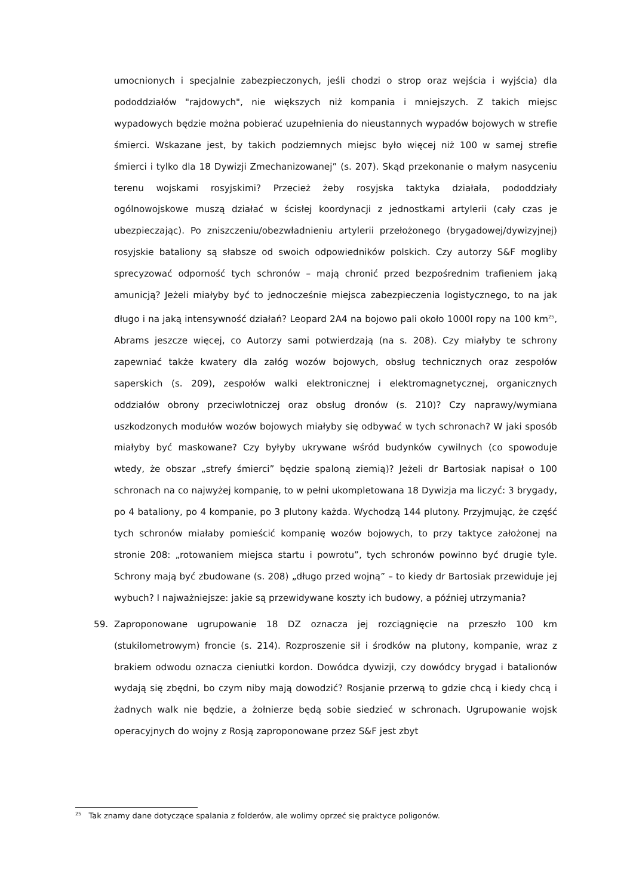umocnionych i specjalnie zabezpieczonych, jeśli chodzi o strop oraz wejścia i wyjścia) dla pododdziałów "rajdowych", nie większych niż kompania i mniejszych. Z takich miejsc wypadowych będzie można pobierać uzupełnienia do nieustannych wypadów bojowych w strefie śmierci. Wskazane jest, by takich podziemnych miejsc było więcej niż 100 w samej strefie śmierci i tylko dla 18 Dywizji Zmechanizowanej” (s. 207). Skąd przekonanie o małym nasyceniu terenu wojskami rosyjskimi? Przecież żeby rosyjska taktyka działała, pododdziały ogólnowojskowe muszą działać w ścisłej koordynacji z jednostkami artylerii (cały czas je ubezpieczając). Po zniszczeniu/obezwładnieniu artylerii przełożonego (brygadowej/dywizyjnej) rosyjskie bataliony są słabsze od swoich odpowiedników polskich. Czy autorzy S&F mogliby sprecyzować odporność tych schronów – mają chronić przed bezpośrednim trafieniem jaką amunicją? Jeżeli miałyby być to jednocześnie miejsca zabezpieczenia logistycznego, to na jak długo i na jaką intensywność działań? Leopard 2A4 na bojowo pali około 1000l ropy na 100 km<sup>25</sup>, Abrams jeszcze więcej, co Autorzy sami potwierdzają (na s. 208). Czy miałyby te schrony zapewniać także kwatery dla załóg wozów bojowych, obsług technicznych oraz zespołów saperskich (s. 209), zespołów walki elektronicznej i elektromagnetycznej, organicznych oddziałów obrony przeciwlotniczej oraz obsług dronów (s. 210)? Czy naprawy/wymiana uszkodzonych modułów wozów bojowych miałyby się odbywać w tych schronach? W jaki sposób miałyby być maskowane? Czy byłyby ukrywane wśród budynków cywilnych (co spowoduje wtedy, że obszar „strefy śmierci” będzie spaloną ziemią)? Jeżeli dr Bartosiak napisał o 100 schronach na co najwyżej kompanię, to w pełni ukompletowana 18 Dywizja ma liczyć: 3 brygady, po 4 bataliony, po 4 kompanie, po 3 plutony każda. Wychodzą 144 plutony. Przyjmując, że część tych schronów miałaby pomieścić kompanię wozów bojowych, to przy taktyce założonej na stronie 208: „rotowaniem miejsca startu i powrotu”, tych schronów powinno być drugie tyle. Schrony mają być zbudowane (s. 208) „długo przed wojną” – to kiedy dr Bartosiak przewiduje jej wybuch? I najważniejsze: jakie są przewidywane koszty ich budowy, a później utrzymania?
59. Zaproponowane ugrupowanie 18 DZ oznacza jej rozciągnięcie na przeszło 100 km (stukilometrowym) froncie (s. 214). Rozproszenie sił i środków na plutony, kompanie, wraz z brakiem odwodu oznacza cieniutki kordon. Dowódca dywizji, czy dowódcy brygad i batalionów wydają się zbędni, bo czym niby mają dowodzić? Rosjanie przerwą to gdzie chcą i kiedy chcą i żadnych walk nie będzie, a żołnierze będą sobie siedzieć w schronach. Ugrupowanie wojsk operacyjnych do wojny z Rosją zaproponowane przez S&F jest zbyt
<sup>25</sup> Tak znamy dane dotyczące spalania z folderów, ale wolimy oprzeć się praktyce poligonów.